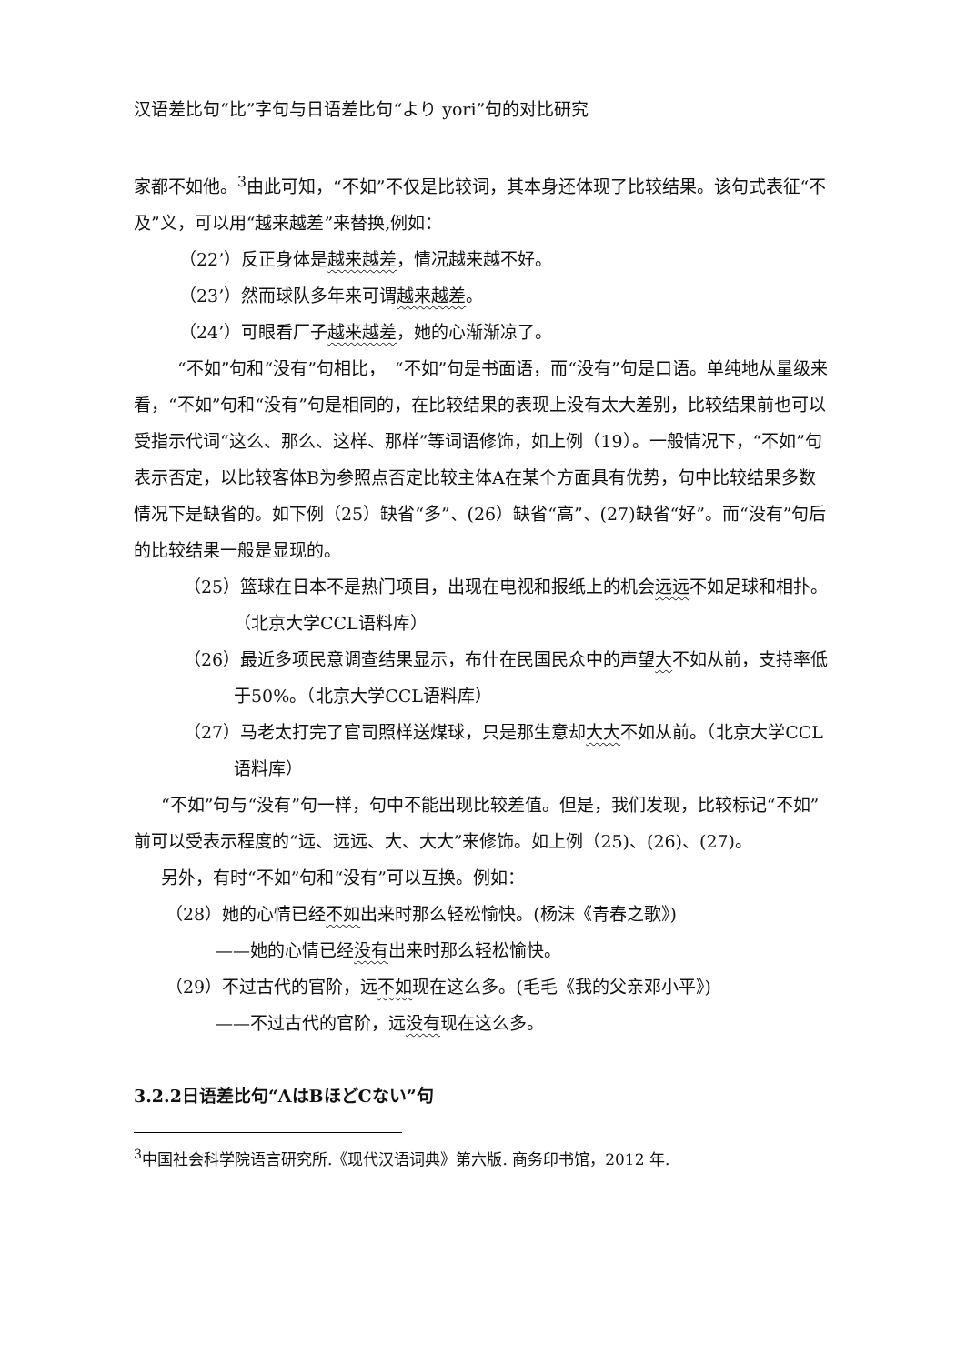汉语差比句“比”字句与日语差比句“より yori”句的对比研究
家都不如他。<sup>3</sup>由此可知，“不如”不仅是比较词，其本身还体现了比较结果。该句式表征“不及”义，可以用“越来越差”来替换,例如：
（22’）反正身体是越来越差，情况越来越不好。
（23’）然而球队多年来可谓越来越差。
（24’）可眼看厂子越来越差，她的心渐渐凉了。
“不如”句和“没有”句相比，　“不如”句是书面语，而“没有”句是口语。单纯地从量级来看，“不如”句和“没有”句是相同的，在比较结果的表现上没有太大差别，比较结果前也可以受指示代词“这么、那么、这样、那样”等词语修饰，如上例（19）。一般情况下，“不如”句表示否定，以比较客体B为参照点否定比较主体A在某个方面具有优势，句中比较结果多数情况下是缺省的。如下例（25）缺省“多”、(26）缺省“高”、(27)缺省“好”。而“没有”句后的比较结果一般是显现的。
（25）篮球在日本不是热门项目，出现在电视和报纸上的机会远远不如足球和相扑。（北京大学CCL语料库）
（26）最近多项民意调查结果显示，布什在民国民众中的声望大不如从前，支持率低于50%。（北京大学CCL语料库）
（27）马老太打完了官司照样送煤球，只是那生意却大大不如从前。（北京大学CCL语料库）
“不如”句与“没有”句一样，句中不能出现比较差值。但是，我们发现，比较标记“不如”前可以受表示程度的“远、远远、大、大大”来修饰。如上例（25)、(26)、(27)。
另外，有时“不如”句和“没有”可以互换。例如：
（28）她的心情已经不如出来时那么轻松愉快。(杨沫《青春之歌》)
——她的心情已经没有出来时那么轻松愉快。
（29）不过古代的官阶，远不如现在这么多。(毛毛《我的父亲邓小平》)
——不过古代的官阶，远没有现在这么多。
3.2.2日语差比句“AはBほどCない”句
<sup>3</sup> 中国社会科学院语言研究所.《现代汉语词典》第六版. 商务印书馆，2012 年.